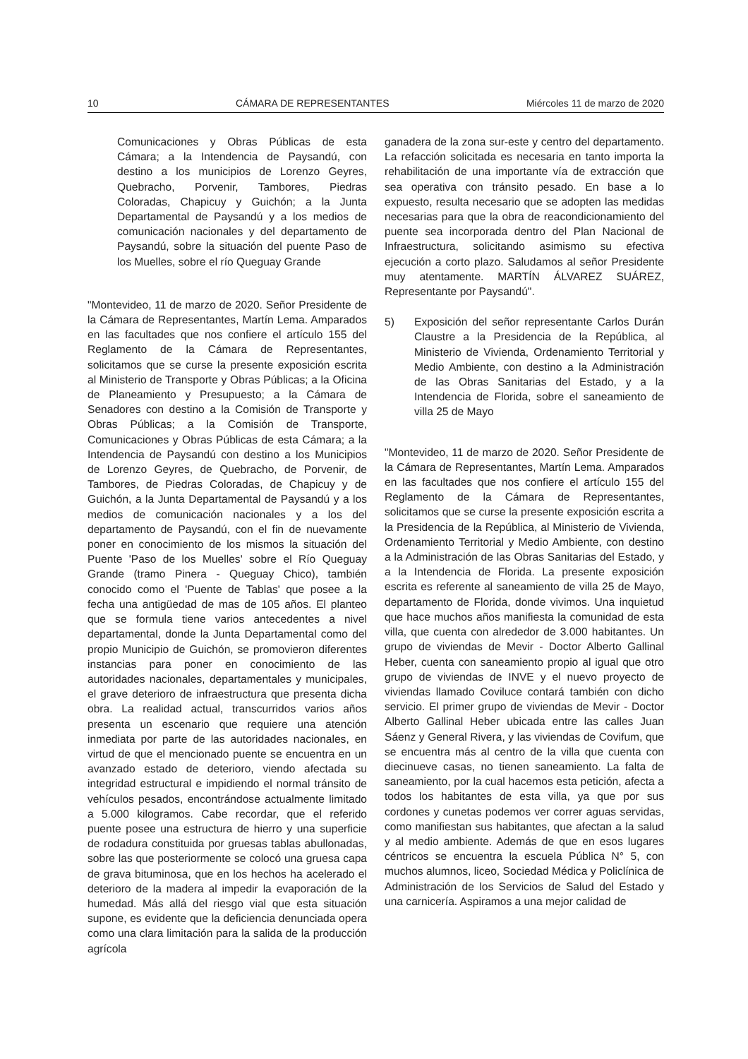10 CÁMARA DE REPRESENTANTES Miércoles 11 de marzo de 2020
Comunicaciones y Obras Públicas de esta Cámara; a la Intendencia de Paysandú, con destino a los municipios de Lorenzo Geyres, Quebracho, Porvenir, Tambores, Piedras Coloradas, Chapicuy y Guichón; a la Junta Departamental de Paysandú y a los medios de comunicación nacionales y del departamento de Paysandú, sobre la situación del puente Paso de los Muelles, sobre el río Queguay Grande
"Montevideo, 11 de marzo de 2020. Señor Presidente de la Cámara de Representantes, Martín Lema. Amparados en las facultades que nos confiere el artículo 155 del Reglamento de la Cámara de Representantes, solicitamos que se curse la presente exposición escrita al Ministerio de Transporte y Obras Públicas; a la Oficina de Planeamiento y Presupuesto; a la Cámara de Senadores con destino a la Comisión de Transporte y Obras Públicas; a la Comisión de Transporte, Comunicaciones y Obras Públicas de esta Cámara; a la Intendencia de Paysandú con destino a los Municipios de Lorenzo Geyres, de Quebracho, de Porvenir, de Tambores, de Piedras Coloradas, de Chapicuy y de Guichón, a la Junta Departamental de Paysandú y a los medios de comunicación nacionales y a los del departamento de Paysandú, con el fin de nuevamente poner en conocimiento de los mismos la situación del Puente 'Paso de los Muelles' sobre el Río Queguay Grande (tramo Pinera - Queguay Chico), también conocido como el 'Puente de Tablas' que posee a la fecha una antigüedad de mas de 105 años. El planteo que se formula tiene varios antecedentes a nivel departamental, donde la Junta Departamental como del propio Municipio de Guichón, se promovieron diferentes instancias para poner en conocimiento de las autoridades nacionales, departamentales y municipales, el grave deterioro de infraestructura que presenta dicha obra. La realidad actual, transcurridos varios años presenta un escenario que requiere una atención inmediata por parte de las autoridades nacionales, en virtud de que el mencionado puente se encuentra en un avanzado estado de deterioro, viendo afectada su integridad estructural e impidiendo el normal tránsito de vehículos pesados, encontrándose actualmente limitado a 5.000 kilogramos. Cabe recordar, que el referido puente posee una estructura de hierro y una superficie de rodadura constituida por gruesas tablas abullonadas, sobre las que posteriormente se colocó una gruesa capa de grava bituminosa, que en los hechos ha acelerado el deterioro de la madera al impedir la evaporación de la humedad. Más allá del riesgo vial que esta situación supone, es evidente que la deficiencia denunciada opera como una clara limitación para la salida de la producción agrícola
ganadera de la zona sur-este y centro del departamento. La refacción solicitada es necesaria en tanto importa la rehabilitación de una importante vía de extracción que sea operativa con tránsito pesado. En base a lo expuesto, resulta necesario que se adopten las medidas necesarias para que la obra de reacondicionamiento del puente sea incorporada dentro del Plan Nacional de Infraestructura, solicitando asimismo su efectiva ejecución a corto plazo. Saludamos al señor Presidente muy atentamente. MARTÍN ÁLVAREZ SUÁREZ, Representante por Paysandú".
5) Exposición del señor representante Carlos Durán Claustre a la Presidencia de la República, al Ministerio de Vivienda, Ordenamiento Territorial y Medio Ambiente, con destino a la Administración de las Obras Sanitarias del Estado, y a la Intendencia de Florida, sobre el saneamiento de villa 25 de Mayo
"Montevideo, 11 de marzo de 2020. Señor Presidente de la Cámara de Representantes, Martín Lema. Amparados en las facultades que nos confiere el artículo 155 del Reglamento de la Cámara de Representantes, solicitamos que se curse la presente exposición escrita a la Presidencia de la República, al Ministerio de Vivienda, Ordenamiento Territorial y Medio Ambiente, con destino a la Administración de las Obras Sanitarias del Estado, y a la Intendencia de Florida. La presente exposición escrita es referente al saneamiento de villa 25 de Mayo, departamento de Florida, donde vivimos. Una inquietud que hace muchos años manifiesta la comunidad de esta villa, que cuenta con alrededor de 3.000 habitantes. Un grupo de viviendas de Mevir - Doctor Alberto Gallinal Heber, cuenta con saneamiento propio al igual que otro grupo de viviendas de INVE y el nuevo proyecto de viviendas llamado Coviluce contará también con dicho servicio. El primer grupo de viviendas de Mevir - Doctor Alberto Gallinal Heber ubicada entre las calles Juan Sáenz y General Rivera, y las viviendas de Covifum, que se encuentra más al centro de la villa que cuenta con diecinueve casas, no tienen saneamiento. La falta de saneamiento, por la cual hacemos esta petición, afecta a todos los habitantes de esta villa, ya que por sus cordones y cunetas podemos ver correr aguas servidas, como manifiestan sus habitantes, que afectan a la salud y al medio ambiente. Además de que en esos lugares céntricos se encuentra la escuela Pública N° 5, con muchos alumnos, liceo, Sociedad Médica y Policlínica de Administración de los Servicios de Salud del Estado y una carnicería. Aspiramos a una mejor calidad de